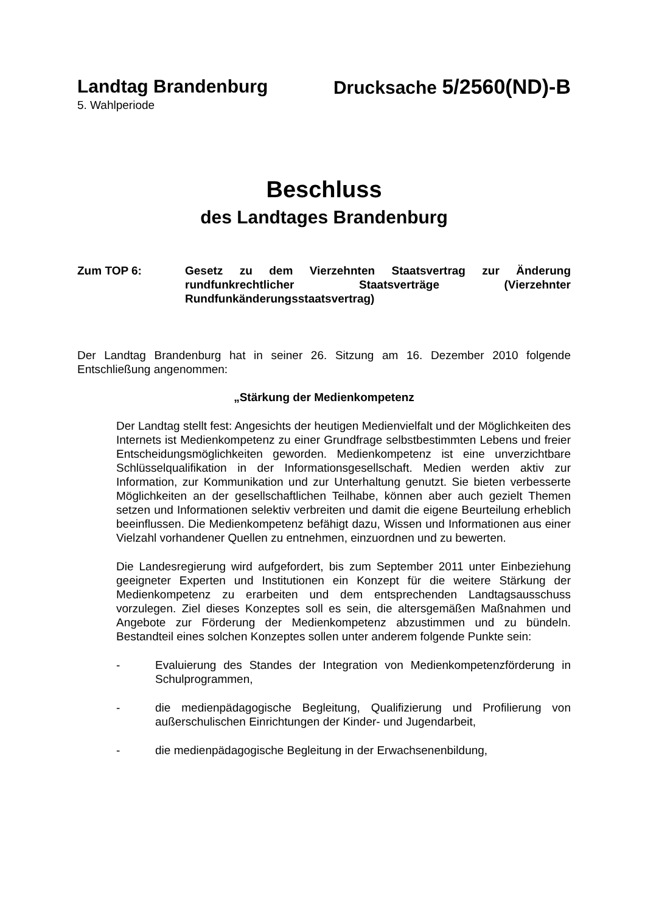Landtag Brandenburg Drucksache 5/2560(ND)-B
5. Wahlperiode
Beschluss
des Landtages Brandenburg
Zum TOP 6: Gesetz zu dem Vierzehnten Staatsvertrag zur Änderung rundfunkrechtlicher Staatsverträge (Vierzehnter Rundfunkänderungsstaatsvertrag)
Der Landtag Brandenburg hat in seiner 26. Sitzung am 16. Dezember 2010 folgende Entschließung angenommen:
„Stärkung der Medienkompetenz
Der Landtag stellt fest: Angesichts der heutigen Medienvielfalt und der Möglichkeiten des Internets ist Medienkompetenz zu einer Grundfrage selbstbestimmten Lebens und freier Entscheidungsmöglichkeiten geworden. Medienkompetenz ist eine unverzichtbare Schlüsselqualifikation in der Informationsgesellschaft. Medien werden aktiv zur Information, zur Kommunikation und zur Unterhaltung genutzt. Sie bieten verbesserte Möglichkeiten an der gesellschaftlichen Teilhabe, können aber auch gezielt Themen setzen und Informationen selektiv verbreiten und damit die eigene Beurteilung erheblich beeinflussen. Die Medienkompetenz befähigt dazu, Wissen und Informationen aus einer Vielzahl vorhandener Quellen zu entnehmen, einzuordnen und zu bewerten.
Die Landesregierung wird aufgefordert, bis zum September 2011 unter Einbeziehung geeigneter Experten und Institutionen ein Konzept für die weitere Stärkung der Medienkompetenz zu erarbeiten und dem entsprechenden Landtagsausschuss vorzulegen. Ziel dieses Konzeptes soll es sein, die altersgemäßen Maßnahmen und Angebote zur Förderung der Medienkompetenz abzustimmen und zu bündeln. Bestandteil eines solchen Konzeptes sollen unter anderem folgende Punkte sein:
-
Evaluierung des Standes der Integration von Medienkompetenzförderung in Schulprogrammen,
-
die medienpädagogische Begleitung, Qualifizierung und Profilierung von außerschulischen Einrichtungen der Kinder- und Jugendarbeit,
-
die medienpädagogische Begleitung in der Erwachsenenbildung,